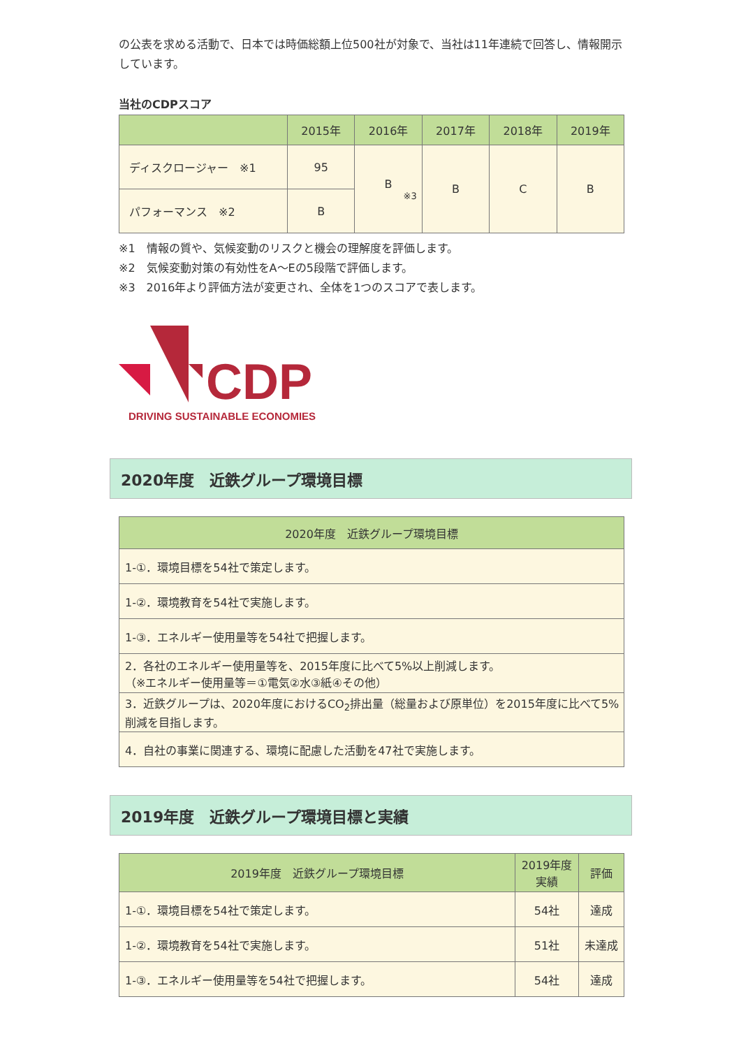の公表を求める活動で、日本では時価総額上位500社が対象で、当社は11年連続で回答し、情報開示しています。
当社のCDPスコア
| | 2015年 | 2016年 | 2017年 | 2018年 | 2019年 |
| --- | --- | --- | --- | --- | --- |
| ディスクロージャー ※1 | 95 | B ※3 | B | C | B |
| パフォーマンス ※2 | B | | | | |
※1　情報の質や、気候変動のリスクと機会の理解度を評価します。
※2　気候変動対策の有効性をA～Eの5段階で評価します。
※3　2016年より評価方法が変更され、全体を1つのスコアで表します。
CDP
DRIVING SUSTAINABLE ECONOMIES
2020年度　近鉄グループ環境目標
| 2020年度 近鉄グループ環境目標 |
| --- |
| 1-①．環境目標を54社で策定します。 |
| 1-②．環境教育を54社で実施します。 |
| 1-③．エネルギー使用量等を54社で把握します。 |
| 2．各社のエネルギー使用量等を、2015年度に比べて5%以上削減します。 （※エネルギー使用量等＝①電気②水③紙④その他） |
| 3．近鉄グループは、2020年度におけるCO<sub>2</sub>排出量（総量および原単位）を2015年度に比べて5%削減を目指します。 |
| 4．自社の事業に関連する、環境に配慮した活動を47社で実施します。 |
2019年度　近鉄グループ環境目標と実績
| 2019年度 近鉄グループ環境目標 | 2019年度 実績 | 評価 |
| --- | --- | --- |
| 1-①．環境目標を54社で策定します。 | 54社 | 達成 |
| 1-②．環境教育を54社で実施します。 | 51社 | 未達成 |
| 1-③．エネルギー使用量等を54社で把握します。 | 54社 | 達成 |